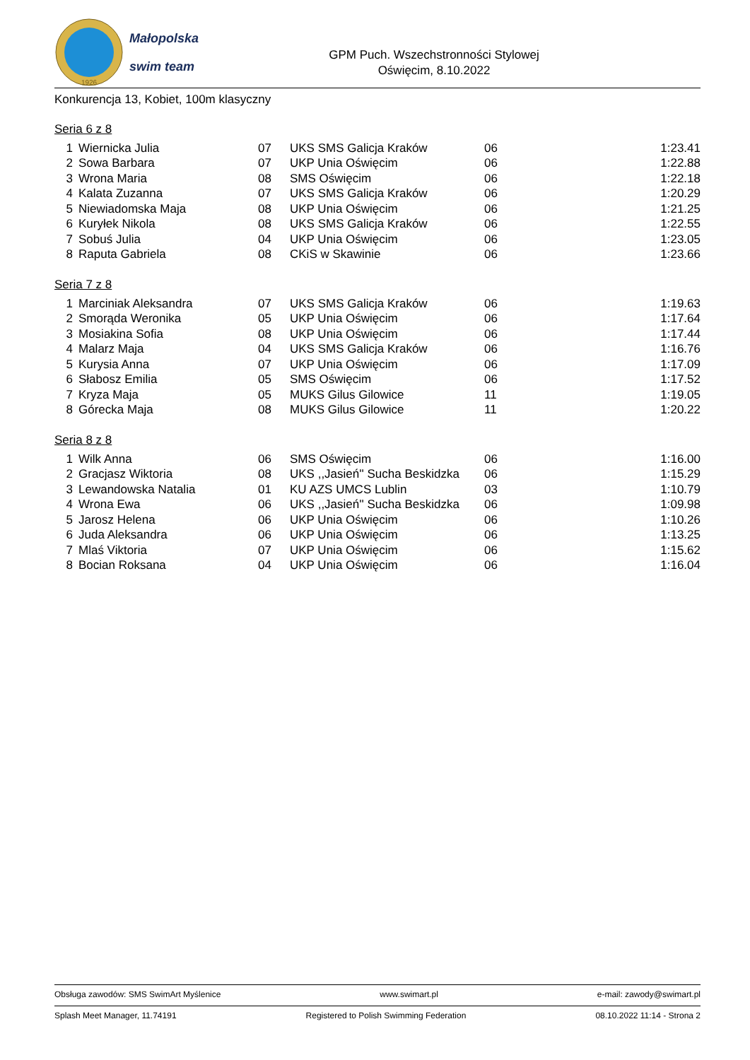1926
Małopolska
swim team
GPM Puch. Wszechstronności Stylowej
Oświęcim, 8.10.2022
Konkurencja 13, Kobiet, 100m klasyczny
Seria 6 z 8
| 1 | Wiernicka Julia | 07 | UKS SMS Galicja Kraków | 06 | 1:23.41 |
| 2 | Sowa Barbara | 07 | UKP Unia Oświęcim | 06 | 1:22.88 |
| 3 | Wrona Maria | 08 | SMS Oświęcim | 06 | 1:22.18 |
| 4 | Kalata Zuzanna | 07 | UKS SMS Galicja Kraków | 06 | 1:20.29 |
| 5 | Niewiadomska Maja | 08 | UKP Unia Oświęcim | 06 | 1:21.25 |
| 6 | Kuryłek Nikola | 08 | UKS SMS Galicja Kraków | 06 | 1:22.55 |
| 7 | Sobuś Julia | 04 | UKP Unia Oświęcim | 06 | 1:23.05 |
| 8 | Raputa Gabriela | 08 | CKiS w Skawinie | 06 | 1:23.66 |
Seria 7 z 8
| 1 | Marciniak Aleksandra | 07 | UKS SMS Galicja Kraków | 06 | 1:19.63 |
| 2 | Smorąda Weronika | 05 | UKP Unia Oświęcim | 06 | 1:17.64 |
| 3 | Mosiakina Sofia | 08 | UKP Unia Oświęcim | 06 | 1:17.44 |
| 4 | Malarz Maja | 04 | UKS SMS Galicja Kraków | 06 | 1:16.76 |
| 5 | Kurysia Anna | 07 | UKP Unia Oświęcim | 06 | 1:17.09 |
| 6 | Słabosz Emilia | 05 | SMS Oświęcim | 06 | 1:17.52 |
| 7 | Kryza Maja | 05 | MUKS Gilus Gilowice | 11 | 1:19.05 |
| 8 | Górecka Maja | 08 | MUKS Gilus Gilowice | 11 | 1:20.22 |
Seria 8 z 8
| 1 | Wilk Anna | 06 | SMS Oświęcim | 06 | 1:16.00 |
| 2 | Gracjasz Wiktoria | 08 | UKS ,,Jasień'' Sucha Beskidzka | 06 | 1:15.29 |
| 3 | Lewandowska Natalia | 01 | KU AZS UMCS Lublin | 03 | 1:10.79 |
| 4 | Wrona Ewa | 06 | UKS ,,Jasień'' Sucha Beskidzka | 06 | 1:09.98 |
| 5 | Jarosz Helena | 06 | UKP Unia Oświęcim | 06 | 1:10.26 |
| 6 | Juda Aleksandra | 06 | UKP Unia Oświęcim | 06 | 1:13.25 |
| 7 | Mlaś Viktoria | 07 | UKP Unia Oświęcim | 06 | 1:15.62 |
| 8 | Bocian Roksana | 04 | UKP Unia Oświęcim | 06 | 1:16.04 |
Obsługa zawodów: SMS SwimArt Myślenice www.swimart.pl e-mail: zawody@swimart.pl
Splash Meet Manager, 11.74191 Registered to Polish Swimming Federation 08.10.2022 11:14 - Strona 2